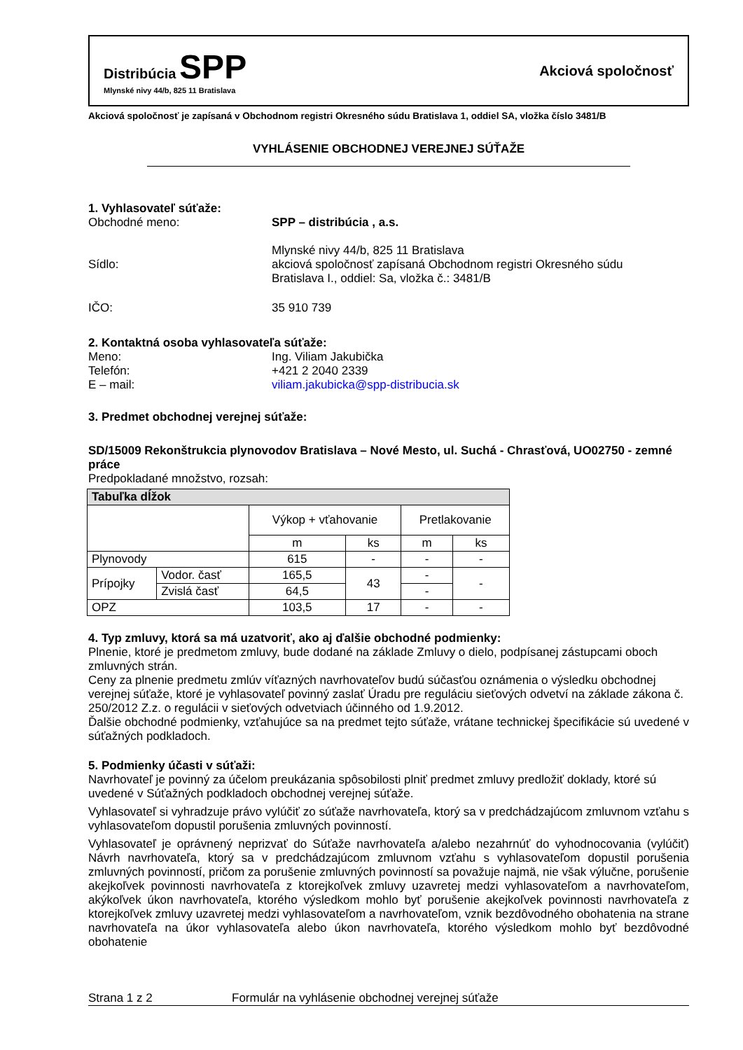Distribúcia SPP
Mlynské nivy 44/b, 825 11 Bratislava
Akciová spoločnosť
Akciová spoločnosť je zapísaná v Obchodnom registri Okresného súdu Bratislava 1, oddiel SA, vložka číslo 3481/B
VYHLÁSENIE OBCHODNEJ VEREJNEJ SÚŤAŽE
1. Vyhlasovateľ súťaže:
Obchodné meno: SPP – distribúcia , a.s.
Sídlo:
Mlynské nivy 44/b, 825 11 Bratislava
akciová spoločnosť zapísaná Obchodnom registri Okresného súdu
Bratislava I., oddiel: Sa, vložka č.: 3481/B
IČO: 35 910 739
2. Kontaktná osoba vyhlasovateľa súťaže:
Meno: Ing. Viliam Jakubička
Telefón: +421 2 2040 2339
E – mail: viliam.jakubicka@spp-distribucia.sk
3. Predmet obchodnej verejnej súťaže:
SD/15009 Rekonštrukcia plynovodov Bratislava – Nové Mesto, ul. Suchá - Chrasťová, UO02750 - zemné práce
Predpokladané množstvo, rozsah:
| Tabuľka dĺžok | | | | | |
| --- | --- | --- | --- | --- | --- |
| | | Výkop + vťahovanie | | Pretlakovanie | |
| | | m | ks | m | ks |
| Plynovody | | 615 | - | - | - |
| Prípojky | Vodor. časť | 165,5 | 43 | - | - |
| | Zvislá časť | 64,5 | | - | |
| OPZ | | 103,5 | 17 | - | - |
4. Typ zmluvy, ktorá sa má uzatvoriť, ako aj ďalšie obchodné podmienky:
Plnenie, ktoré je predmetom zmluvy, bude dodané na základe Zmluvy o dielo, podpísanej zástupcami oboch zmluvných strán.
Ceny za plnenie predmetu zmlúv víťazných navrhovateľov budú súčasťou oznámenia o výsledku obchodnej verejnej súťaže, ktoré je vyhlasovateľ povinný zaslať Úradu pre reguláciu sieťových odvetví na základe zákona č. 250/2012 Z.z. o regulácii v sieťových odvetviach účinného od 1.9.2012.
Ďalšie obchodné podmienky, vzťahujúce sa na predmet tejto súťaže, vrátane technickej špecifikácie sú uvedené v súťažných podkladoch.
5. Podmienky účasti v súťaži:
Navrhovateľ je povinný za účelom preukázania spôsobilosti plniť predmet zmluvy predložiť doklady, ktoré sú uvedené v Súťažných podkladoch obchodnej verejnej súťaže.
Vyhlasovateľ si vyhradzuje právo vylúčiť zo súťaže navrhovateľa, ktorý sa v predchádzajúcom zmluvnom vzťahu s vyhlasovateľom dopustil porušenia zmluvných povinností.
Vyhlasovateľ je oprávnený neprizvať do Súťaže navrhovateľa a/alebo nezahrnúť do vyhodnocovania (vylúčiť) Návrh navrhovateľa, ktorý sa v predchádzajúcom zmluvnom vzťahu s vyhlasovateľom dopustil porušenia zmluvných povinností, pričom za porušenie zmluvných povinností sa považuje najmä, nie však výlučne, porušenie akejkoľvek povinnosti navrhovateľa z ktorejkoľvek zmluvy uzavretej medzi vyhlasovateľom a navrhovateľom, akýkoľvek úkon navrhovateľa, ktorého výsledkom mohlo byť porušenie akejkoľvek povinnosti navrhovateľa z ktorejkoľvek zmluvy uzavretej medzi vyhlasovateľom a navrhovateľom, vznik bezdôvodného obohatenia na strane navrhovateľa na úkor vyhlasovateľa alebo úkon navrhovateľa, ktorého výsledkom mohlo byť bezdôvodné obohatenie
Strana 1 z 2 Formulár na vyhlásenie obchodnej verejnej súťaže